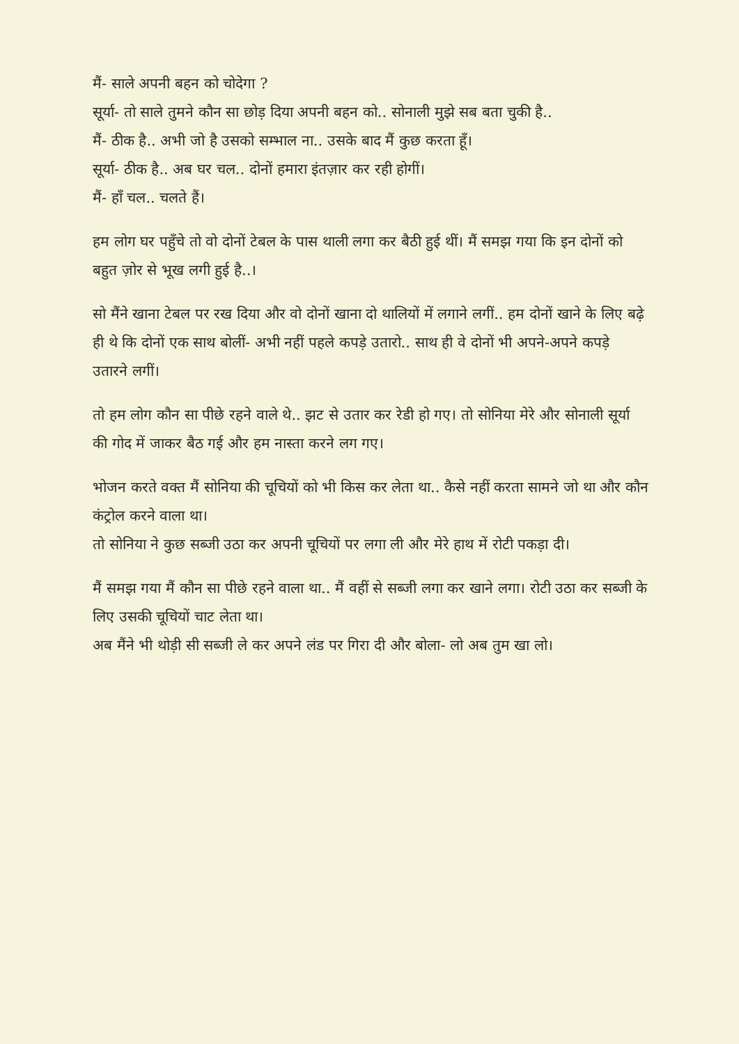मैं- साले अपनी बहन को चोदेगा ?
सूर्या- तो साले तुमने कौन सा छोड़ दिया अपनी बहन को.. सोनाली मुझे सब बता चुकी है..
मैं- ठीक है.. अभी जो है उसको सम्भाल ना.. उसके बाद मैं कुछ करता हूँ।
सूर्या- ठीक है.. अब घर चल.. दोनों हमारा इंतज़ार कर रही होगीं।
मैं- हाँ चल.. चलते हैं।
हम लोग घर पहुँचे तो वो दोनों टेबल के पास थाली लगा कर बैठी हुई थीं। मैं समझ गया कि इन दोनों को बहुत ज़ोर से भूख लगी हुई है..।
सो मैंने खाना टेबल पर रख दिया और वो दोनों खाना दो थालियों में लगाने लगीं.. हम दोनों खाने के लिए बढ़े ही थे कि दोनों एक साथ बोलीं- अभी नहीं पहले कपड़े उतारो.. साथ ही वे दोनों भी अपने-अपने कपड़े उतारने लगीं।
तो हम लोग कौन सा पीछे रहने वाले थे.. झट से उतार कर रेडी हो गए। तो सोनिया मेरे और सोनाली सूर्या की गोद में जाकर बैठ गई और हम नास्ता करने लग गए।
भोजन करते वक्त मैं सोनिया की चूचियों को भी किस कर लेता था.. कैसे नहीं करता सामने जो था और कौन कंट्रोल करने वाला था।
तो सोनिया ने कुछ सब्जी उठा कर अपनी चूचियों पर लगा ली और मेरे हाथ में रोटी पकड़ा दी।
मैं समझ गया मैं कौन सा पीछे रहने वाला था.. मैं वहीं से सब्जी लगा कर खाने लगा। रोटी उठा कर सब्जी के लिए उसकी चूचियों चाट लेता था।
अब मैंने भी थोड़ी सी सब्जी ले कर अपने लंड पर गिरा दी और बोला- लो अब तुम खा लो।